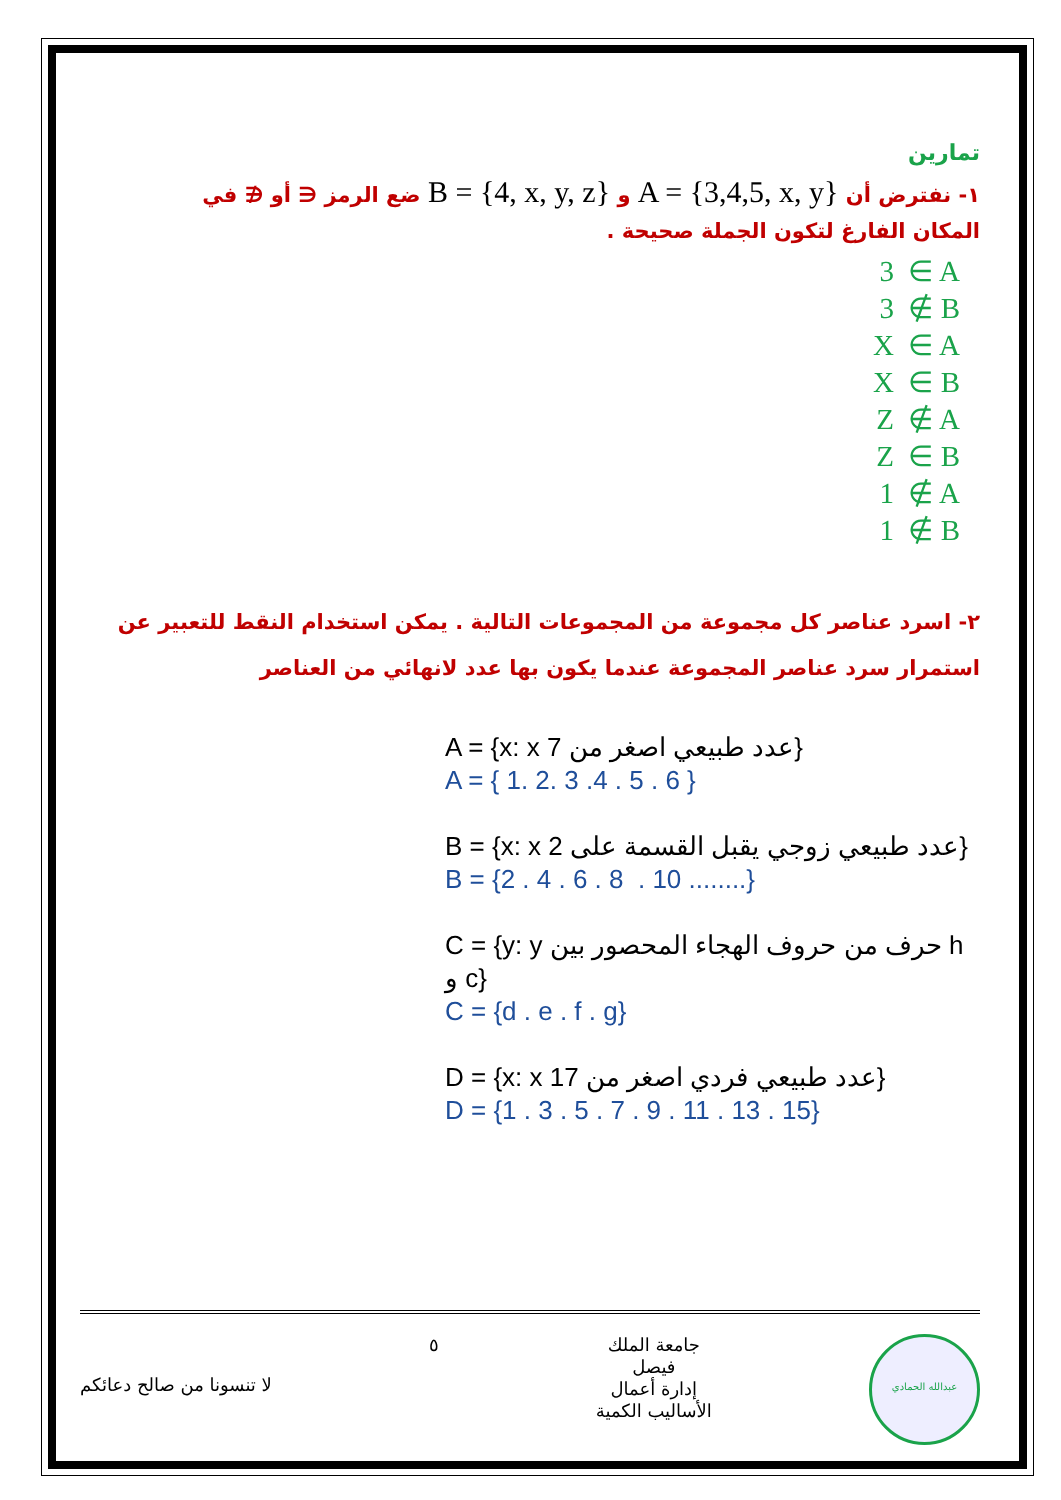تمارين
١- نفترض أن A = {3,4,5, x, y} و B = {4, x, y, z} ضع الرمز ∈ أو ∉ في
المكان الفارغ لتكون الجملة صحيحة .
3 ∈ A
3 ∉ B
X ∈ A
X ∈ B
Z ∉ A
Z ∈ B
1 ∉ A
1 ∉ B
٢- اسرد عناصر كل مجموعة من المجموعات التالية . يمكن استخدام النقط للتعبير عن
استمرار سرد عناصر المجموعة عندما يكون بها عدد لانهائي من العناصر
A = {x: x عدد طبيعي اصغر من 7}
A = { 1. 2. 3 .4 . 5 . 6 }
B = {x: x عدد طبيعي زوجي يقبل القسمة على 2}
B = {2 . 4 . 6 . 8 . 10 ........}
C = {y: y حرف من حروف الهجاء المحصور بين h و c}
C = {d . e . f . g}
D = {x: x عدد طبيعي فردي اصغر من 17}
D = {1 . 3 . 5 . 7 . 9 . 11 . 13 . 15}
لا تنسونا من صالح دعائكم
٥
جامعة الملك
فيصل
إدارة أعمال
الأساليب الكمية
عبدالله الحمادي